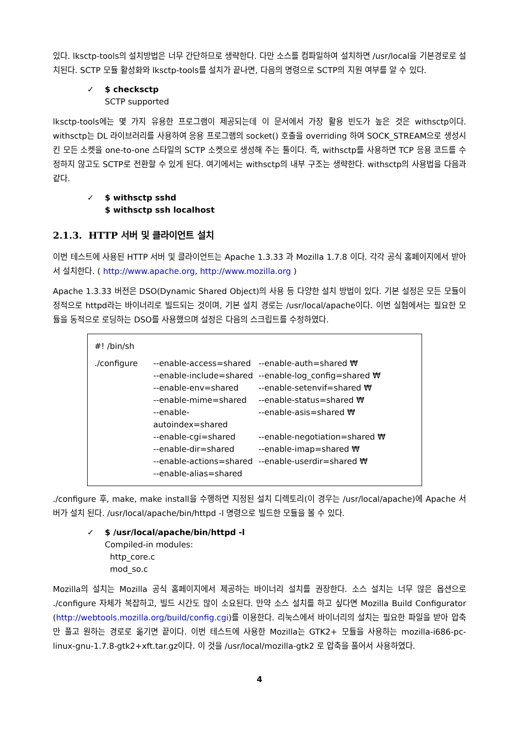있다. lksctp-tools의 설치방법은 너무 간단하므로 생략한다. 다만 소스를 컴파일하여 설치하면 /usr/local을 기본경로로 설치된다. SCTP 모듈 활성화와 lksctp-tools를 설치가 끝나면, 다음의 명령으로 SCTP의 지원 여부를 알 수 있다.
✓ $ checksctp
SCTP supported
lksctp-tools에는 몇 가지 유용한 프로그램이 제공되는데 이 문서에서 가장 활용 빈도가 높은 것은 withsctp이다. withsctp는 DL 라이브러리를 사용하여 응용 프로그램의 socket() 호출을 overriding 하여 SOCK_STREAM으로 생성시킨 모든 소켓을 one-to-one 스타일의 SCTP 소켓으로 생성해 주는 툴이다. 즉, withsctp를 사용하면 TCP 응용 코드를 수정하지 않고도 SCTP로 전환할 수 있게 된다. 여기에서는 withsctp의 내부 구조는 생략한다. withsctp의 사용법을 다음과 같다.
✓ $ withsctp sshd
$ withsctp ssh localhost
2.1.3. HTTP 서버 및 클라이언트 설치
이번 테스트에 사용된 HTTP 서버 및 클라이언트는 Apache 1.3.33 과 Mozilla 1.7.8 이다. 각각 공식 홈페이지에서 받아서 설치한다. ( http://www.apache.org, http://www.mozilla.org )
Apache 1.3.33 버전은 DSO(Dynamic Shared Object)의 사용 등 다양한 설치 방법이 있다. 기본 설정은 모든 모듈이 정적으로 httpd라는 바이너리로 빌드되는 것이며, 기본 설치 경로는 /usr/local/apache이다. 이번 실험에서는 필요한 모듈을 동적으로 로딩하는 DSO를 사용했으며 설정은 다음의 스크립트를 수정하였다.
#! /bin/sh
| ./configure | --enable-access=shared | --enable-auth=shared ₩ |
| | --enable-include=shared | --enable-log_config=shared ₩ |
| | --enable-env=shared | --enable-setenvif=shared ₩ |
| | --enable-mime=shared | --enable-status=shared ₩ |
| | --enable-autoindex=shared | --enable-asis=shared ₩ |
| | --enable-cgi=shared | --enable-negotiation=shared ₩ |
| | --enable-dir=shared | --enable-imap=shared ₩ |
| | --enable-actions=shared | --enable-userdir=shared ₩ |
| | --enable-alias=shared | |
./configure 후, make, make install을 수행하면 지정된 설치 디렉토리(이 경우는 /usr/local/apache)에 Apache 서버가 설치 된다. /usr/local/apache/bin/httpd -l 명령으로 빌드한 모듈을 볼 수 있다.
✓ $ /usr/local/apache/bin/httpd -l
Compiled-in modules:
http_core.c
mod_so.c
Mozilla의 설치는 Mozilla 공식 홈페이지에서 제공하는 바이너리 설치를 권장한다. 소스 설치는 너무 많은 옵션으로 ./configure 자체가 복잡하고, 빌드 시간도 많이 소요된다. 만약 소스 설치를 하고 싶다면 Mozilla Build Configurator (http://webtools.mozilla.org/build/config.cgi)를 이용한다. 리눅스에서 바이너리의 설치는 필요한 파일을 받아 압축만 풀고 원하는 경로로 옮기면 끝이다. 이번 테스트에 사용한 Mozilla는 GTK2+ 모듈을 사용하는 mozilla-i686-pc-linux-gnu-1.7.8-gtk2+xft.tar.gz이다. 이 것을 /usr/local/mozilla-gtk2 로 압축을 풀어서 사용하였다.
4